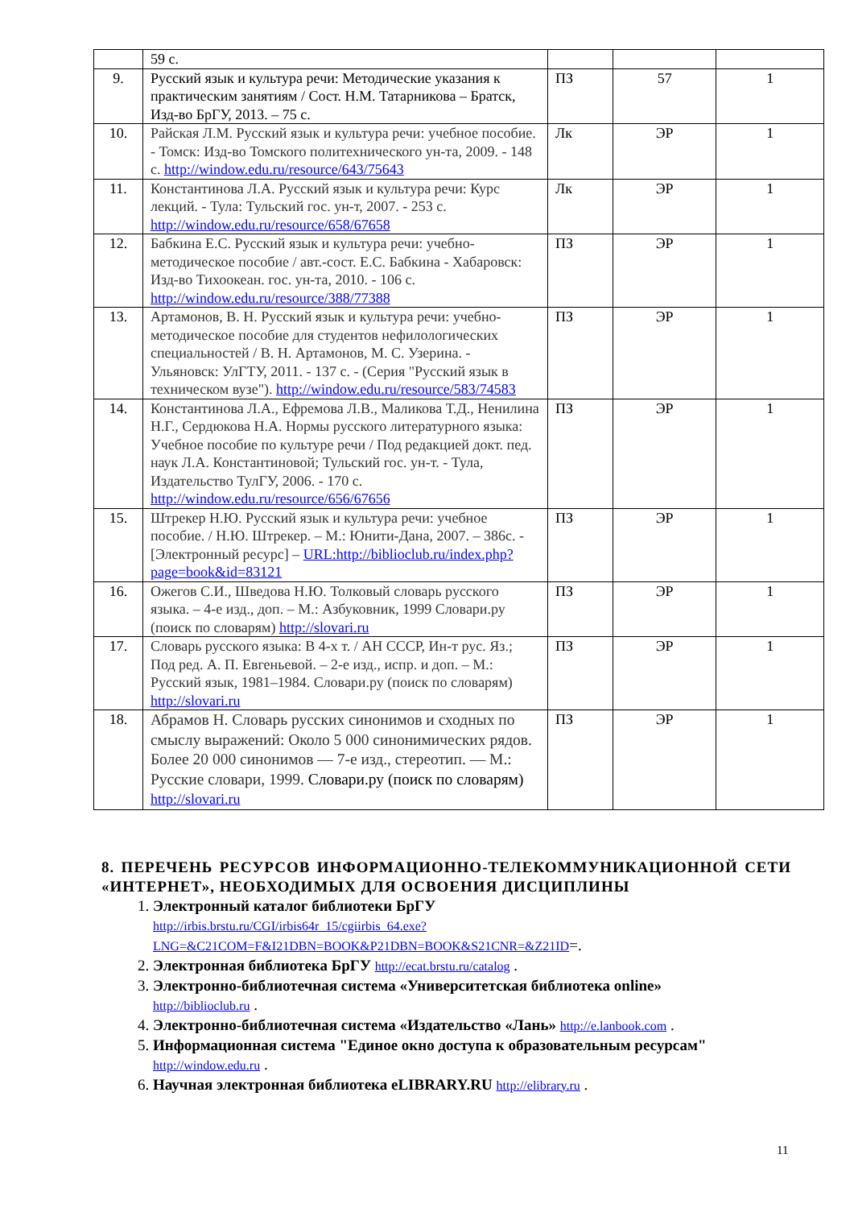| | 59 с. | | | |
| 9. | Русский язык и культура речи: Методические указания к практическим занятиям / Сост. Н.М. Татарникова – Братск, Изд-во БрГУ, 2013. – 75 с. | ПЗ | 57 | 1 |
| 10. | Райская Л.М. Русский язык и культура речи: учебное пособие. - Томск: Изд-во Томского политехнического ун-та, 2009. - 148 с. http://window.edu.ru/resource/643/75643 | Лк | ЭР | 1 |
| 11. | Константинова Л.А. Русский язык и культура речи: Курс лекций. - Тула: Тульский гос. ун-т, 2007. - 253 с. http://window.edu.ru/resource/658/67658 | Лк | ЭР | 1 |
| 12. | Бабкина Е.С. Русский язык и культура речи: учебно-методическое пособие / авт.-сост. Е.С. Бабкина - Хабаровск: Изд-во Тихоокеан. гос. ун-та, 2010. - 106 с. http://window.edu.ru/resource/388/77388 | ПЗ | ЭР | 1 |
| 13. | Артамонов, В. Н. Русский язык и культура речи: учебно-методическое пособие для студентов нефилологических специальностей / В. Н. Артамонов, М. С. Узерина. - Ульяновск: УлГТУ, 2011. - 137 с. - (Серия "Русский язык в техническом вузе"). http://window.edu.ru/resource/583/74583 | ПЗ | ЭР | 1 |
| 14. | Константинова Л.А., Ефремова Л.В., Маликова Т.Д., Ненилина Н.Г., Сердюкова Н.А. Нормы русского литературного языка: Учебное пособие по культуре речи / Под редакцией докт. пед. наук Л.А. Константиновой; Тульский гос. ун-т. - Тула, Издательство ТулГУ, 2006. - 170 с. http://window.edu.ru/resource/656/67656 | ПЗ | ЭР | 1 |
| 15. | Штрекер Н.Ю. Русский язык и культура речи: учебное пособие. / Н.Ю. Штрекер. – М.: Юнити-Дана, 2007. – 386с. - [Электронный ресурс] – URL:http://biblioclub.ru/index.php?page=book&id=83121 | ПЗ | ЭР | 1 |
| 16. | Ожегов С.И., Шведова Н.Ю. Толковый словарь русского языка. – 4-е изд., доп. – М.: Азбуковник, 1999 Словари.ру (поиск по словарям) http://slovari.ru | ПЗ | ЭР | 1 |
| 17. | Словарь русского языка: В 4-х т. / АН СССР, Ин-т рус. Яз.; Под ред. А. П. Евгеньевой. – 2-е изд., испр. и доп. – М.: Русский язык, 1981–1984. Словари.ру (поиск по словарям) http://slovari.ru | ПЗ | ЭР | 1 |
| 18. | Абрамов Н. Словарь русских синонимов и сходных по смыслу выражений: Около 5 000 синонимических рядов. Более 20 000 синонимов — 7-е изд., стереотип. — М.: Русские словари, 1999. Словари.ру (поиск по словарям) http://slovari.ru | ПЗ | ЭР | 1 |
8. ПЕРЕЧЕНЬ РЕСУРСОВ ИНФОРМАЦИОННО-ТЕЛЕКОММУНИКАЦИОННОЙ СЕТИ «ИНТЕРНЕТ», НЕОБХОДИМЫХ ДЛЯ ОСВОЕНИЯ ДИСЦИПЛИНЫ
1. Электронный каталог библиотеки БрГУ
http://irbis.brstu.ru/CGI/irbis64r_15/cgiirbis_64.exe?LNG=&C21COM=F&I21DBN=BOOK&P21DBN=BOOK&S21CNR=&Z21ID=.
2. Электронная библиотека БрГУ http://ecat.brstu.ru/catalog .
3. Электронно-библиотечная система «Университетская библиотека online»
http://biblioclub.ru .
4. Электронно-библиотечная система «Издательство «Лань» http://e.lanbook.com .
5. Информационная система "Единое окно доступа к образовательным ресурсам"
http://window.edu.ru .
6. Научная электронная библиотека eLIBRARY.RU http://elibrary.ru .
11